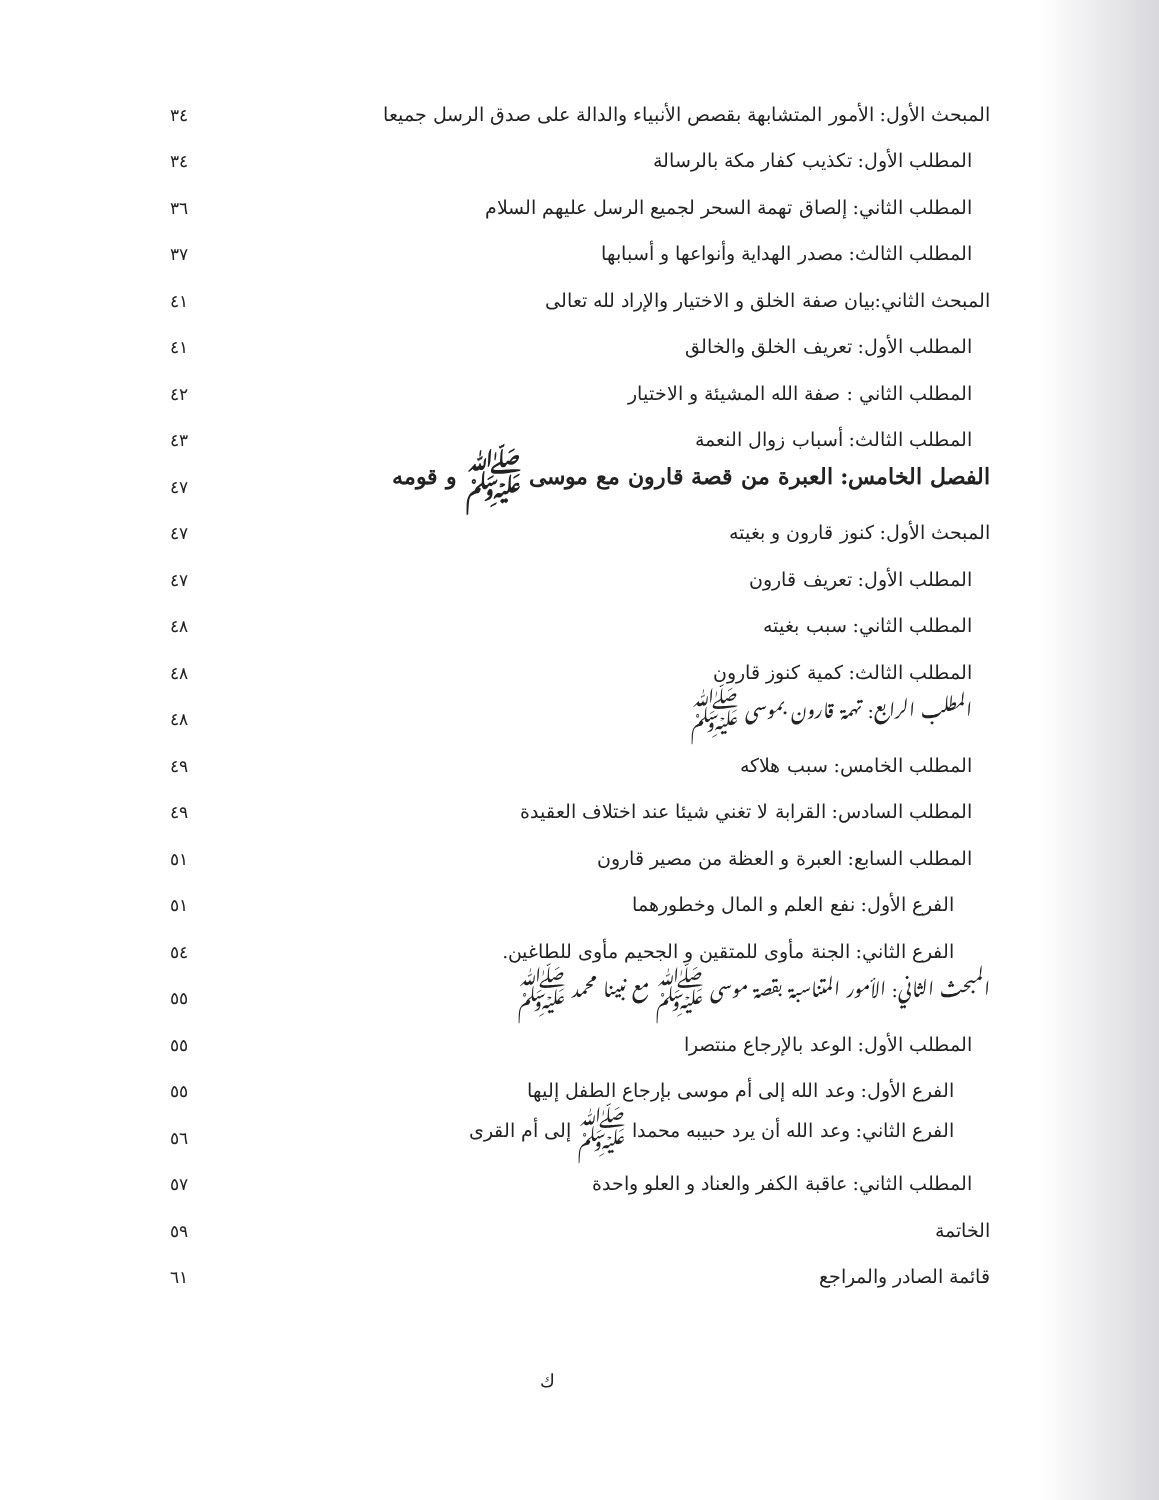المبحث الأول: الأمور المتشابهة بقصص الأنبياء والدالة على صدق الرسل جميعا ٣٤
المطلب الأول: تكذيب كفار مكة بالرسالة ٣٤
المطلب الثاني: إلصاق تهمة السحر لجميع الرسل عليهم السلام ٣٦
المطلب الثالث: مصدر الهداية وأنواعها و أسبابها ٣٧
المبحث الثاني:بيان صفة الخلق و الاختيار والإراد لله تعالى ٤١
المطلب الأول: تعريف الخلق والخالق ٤١
المطلب الثاني : صفة الله المشيئة و الاختيار ٤٢
المطلب الثالث: أسباب زوال النعمة ٤٣
الفصل الخامس: العبرة من قصة قارون مع موسى ﷺ و قومه ٤٧
المبحث الأول: كنوز قارون و بغيته ٤٧
المطلب الأول: تعريف قارون ٤٧
المطلب الثاني: سبب بغيته ٤٨
المطلب الثالث: كمية كنوز قارون ٤٨
المطلب الرابع: تهمة قارون بموسى ﷺ ٤٨
المطلب الخامس: سبب هلاكه ٤٩
المطلب السادس: القرابة لا تغني شيئا عند اختلاف العقيدة ٤٩
المطلب السابع: العبرة و العظة من مصير قارون ٥١
الفرع الأول: نفع العلم و المال وخطورهما ٥١
الفرع الثاني: الجنة مأوى للمتقين و الجحيم مأوى للطاغين. ٥٤
المبحث الثاني: الأمور المتناسبة بقصة موسى ﷺ مع نبينا محمد ﷺ ٥٥
المطلب الأول: الوعد بالإرجاع منتصرا ٥٥
الفرع الأول: وعد الله إلى أم موسى بإرجاع الطفل إليها ٥٥
الفرع الثاني: وعد الله أن يرد حبيبه محمدا ﷺ إلى أم القرى ٥٦
المطلب الثاني: عاقبة الكفر والعناد و العلو واحدة ٥٧
الخاتمة ٥٩
قائمة الصادر والمراجع ٦١
ك